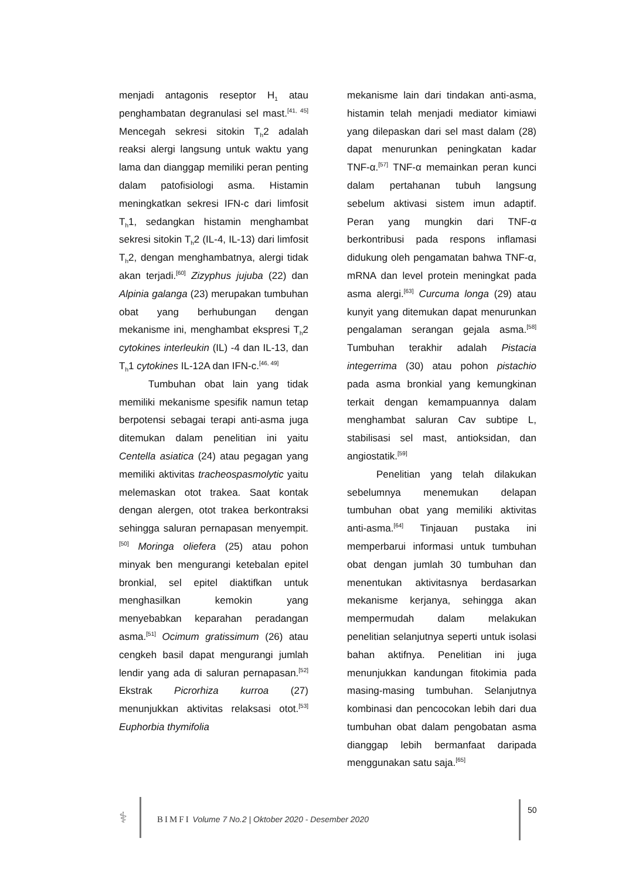menjadi antagonis reseptor H<sub>1</sub> atau penghambatan degranulasi sel mast.<sup>[41, 45]</sup> Mencegah sekresi sitokin T<sub>h</sub>2 adalah reaksi alergi langsung untuk waktu yang lama dan dianggap memiliki peran penting dalam patofisiologi asma. Histamin meningkatkan sekresi IFN-c dari limfosit T<sub>h</sub>1, sedangkan histamin menghambat sekresi sitokin T<sub>h</sub>2 (IL-4, IL-13) dari limfosit T<sub>h</sub>2, dengan menghambatnya, alergi tidak akan terjadi.<sup>[60]</sup> Zizyphus jujuba (22) dan Alpinia galanga (23) merupakan tumbuhan obat yang berhubungan dengan mekanisme ini, menghambat ekspresi T<sub>h</sub>2 cytokines interleukin (IL) -4 dan IL-13, dan T<sub>h</sub>1 cytokines IL-12A dan IFN-c.<sup>[46, 49]</sup>
Tumbuhan obat lain yang tidak memiliki mekanisme spesifik namun tetap berpotensi sebagai terapi anti-asma juga ditemukan dalam penelitian ini yaitu Centella asiatica (24) atau pegagan yang memiliki aktivitas tracheospasmolytic yaitu melemaskan otot trakea. Saat kontak dengan alergen, otot trakea berkontraksi sehingga saluran pernapasan menyempit.<sup>[50]</sup> Moringa oliefera (25) atau pohon minyak ben mengurangi ketebalan epitel bronkial, sel epitel diaktifkan untuk menghasilkan kemokin yang menyebabkan keparahan peradangan asma.<sup>[51]</sup> Ocimum gratissimum (26) atau cengkeh basil dapat mengurangi jumlah lendir yang ada di saluran pernapasan.<sup>[52]</sup> Ekstrak Picrorhiza kurroa (27) menunjukkan aktivitas relaksasi otot.<sup>[53]</sup> Euphorbia thymifolia
mekanisme lain dari tindakan anti-asma, histamin telah menjadi mediator kimiawi yang dilepaskan dari sel mast dalam (28) dapat menurunkan peningkatan kadar TNF-α.<sup>[57]</sup> TNF-α memainkan peran kunci dalam pertahanan tubuh langsung sebelum aktivasi sistem imun adaptif. Peran yang mungkin dari TNF-α berkontribusi pada respons inflamasi didukung oleh pengamatan bahwa TNF-α, mRNA dan level protein meningkat pada asma alergi.<sup>[63]</sup> Curcuma longa (29) atau kunyit yang ditemukan dapat menurunkan pengalaman serangan gejala asma.<sup>[58]</sup> Tumbuhan terakhir adalah Pistacia integerrima (30) atau pohon pistachio pada asma bronkial yang kemungkinan terkait dengan kemampuannya dalam menghambat saluran Cav subtipe L, stabilisasi sel mast, antioksidan, dan angiostatik.<sup>[59]</sup>
Penelitian yang telah dilakukan sebelumnya menemukan delapan tumbuhan obat yang memiliki aktivitas anti-asma.<sup>[64]</sup> Tinjauan pustaka ini memperbarui informasi untuk tumbuhan obat dengan jumlah 30 tumbuhan dan menentukan aktivitasnya berdasarkan mekanisme kerjanya, sehingga akan mempermudah dalam melakukan penelitian selanjutnya seperti untuk isolasi bahan aktifnya. Penelitian ini juga menunjukkan kandungan fitokimia pada masing-masing tumbuhan. Selanjutnya kombinasi dan pencocokan lebih dari dua tumbuhan obat dalam pengobatan asma dianggap lebih bermanfaat daripada menggunakan satu saja.<sup>[65]</sup>
⚕
BIMFI Volume 7 No.2 | Oktober 2020 - Desember 2020
50